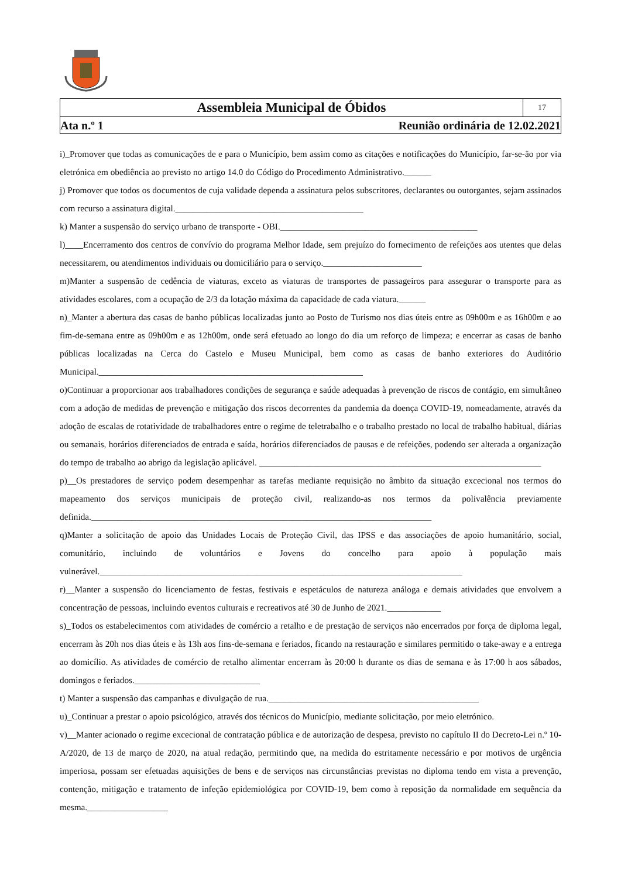Assembleia Municipal de Óbidos
17
Ata n.º 1 Reunião ordinária de 12.02.2021
i)_Promover que todas as comunicações de e para o Município, bem assim como as citações e notificações do Município, far-se-ão por via eletrónica em obediência ao previsto no artigo 14.0 do Código do Procedimento Administrativo.______
j) Promover que todos os documentos de cuja validade dependa a assinatura pelos subscritores, declarantes ou outorgantes, sejam assinados com recurso a assinatura digital.__________________________________________
k) Manter a suspensão do serviço urbano de transporte - OBI.____________________________________________
l)____Encerramento dos centros de convívio do programa Melhor Idade, sem prejuízo do fornecimento de refeições aos utentes que delas necessitarem, ou atendimentos individuais ou domiciliário para o serviço.______________________
m)Manter a suspensão de cedência de viaturas, exceto as viaturas de transportes de passageiros para assegurar o transporte para as atividades escolares, com a ocupação de 2/3 da lotação máxima da capacidade de cada viatura.______
n)_Manter a abertura das casas de banho públicas localizadas junto ao Posto de Turismo nos dias úteis entre as 09h00m e as 16h00m e ao fim-de-semana entre as 09h00m e as 12h00m, onde será efetuado ao longo do dia um reforço de limpeza; e encerrar as casas de banho públicas localizadas na Cerca do Castelo e Museu Municipal, bem como as casas de banho exteriores do Auditório Municipal.___________________________________________________________
o)Continuar a proporcionar aos trabalhadores condições de segurança e saúde adequadas à prevenção de riscos de contágio, em simultâneo com a adoção de medidas de prevenção e mitigação dos riscos decorrentes da pandemia da doença COVID-19, nomeadamente, através da adoção de escalas de rotatividade de trabalhadores entre o regime de teletrabalho e o trabalho prestado no local de trabalho habitual, diárias ou semanais, horários diferenciados de entrada e saída, horários diferenciados de pausas e de refeições, podendo ser alterada a organização do tempo de trabalho ao abrigo da legislação aplicável. _______________________________________________________________
p)__Os prestadores de serviço podem desempenhar as tarefas mediante requisição no âmbito da situação excecional nos termos do mapeamento dos serviços municipais de proteção civil, realizando-as nos termos da polivalência previamente definida.____________________________________________________________________________
q)Manter a solicitação de apoio das Unidades Locais de Proteção Civil, das IPSS e das associações de apoio humanitário, social, comunitário, incluindo de voluntários e Jovens do concelho para apoio à população mais vulnerável._________________________________________________________________________________
r)__Manter a suspensão do licenciamento de festas, festivais e espetáculos de natureza análoga e demais atividades que envolvem a concentração de pessoas, incluindo eventos culturais e recreativos até 30 de Junho de 2021.____________
s)_Todos os estabelecimentos com atividades de comércio a retalho e de prestação de serviços não encerrados por força de diploma legal, encerram às 20h nos dias úteis e às 13h aos fins-de-semana e feriados, ficando na restauração e similares permitido o take-away e a entrega ao domicílio. As atividades de comércio de retalho alimentar encerram às 20:00 h durante os dias de semana e às 17:00 h aos sábados, domingos e feriados.____________________________
t) Manter a suspensão das campanhas e divulgação de rua._______________________________________________
u)_Continuar a prestar o apoio psicológico, através dos técnicos do Município, mediante solicitação, por meio eletrónico.
v)__Manter acionado o regime excecional de contratação pública e de autorização de despesa, previsto no capítulo II do Decreto-Lei n.º 10-A/2020, de 13 de março de 2020, na atual redação, permitindo que, na medida do estritamente necessário e por motivos de urgência imperiosa, possam ser efetuadas aquisições de bens e de serviços nas circunstâncias previstas no diploma tendo em vista a prevenção, contenção, mitigação e tratamento de infeção epidemiológica por COVID-19, bem como à reposição da normalidade em sequência da mesma.__________________